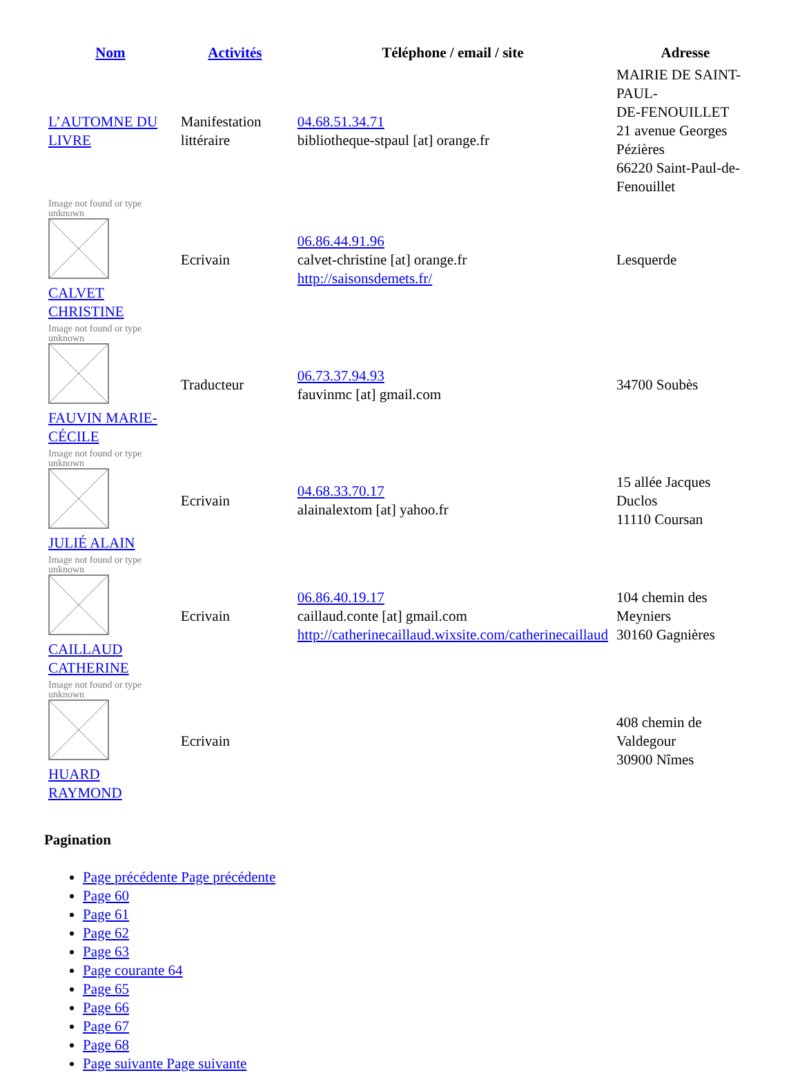| Nom | Activités | Téléphone / email / site | Adresse |
| --- | --- | --- | --- |
| L’AUTOMNE DU LIVRE | Manifestation littéraire | 04.68.51.34.71 bibliotheque-stpaul [at] orange.fr | MAIRIE DE SAINT-PAUL- DE-FENOUILLET 21 avenue Georges Pézières 66220 Saint-Paul-de-Fenouillet |
| Image not found or type unknown CALVET CHRISTINE | Ecrivain | 06.86.44.91.96 calvet-christine [at] orange.fr http://saisonsdemets.fr/ | Lesquerde |
| Image not found or type unknown FAUVIN MARIE-CÉCILE | Traducteur | 06.73.37.94.93 fauvinmc [at] gmail.com | 34700 Soubès |
| Image not found or type unknown JULIÉ ALAIN | Ecrivain | 04.68.33.70.17 alainalextom [at] yahoo.fr | 15 allée Jacques Duclos 11110 Coursan |
| Image not found or type unknown CAILLAUD CATHERINE | Ecrivain | 06.86.40.19.17 caillaud.conte [at] gmail.com http://catherinecaillaud.wixsite.com/catherinecaillaud | 104 chemin des Meyniers 30160 Gagnières |
| Image not found or type unknown HUARD RAYMOND | Ecrivain | | 408 chemin de Valdegour 30900 Nîmes |
Pagination
Page précédente Page précédente
Page 60
Page 61
Page 62
Page 63
Page courante 64
Page 65
Page 66
Page 67
Page 68
Page suivante Page suivante